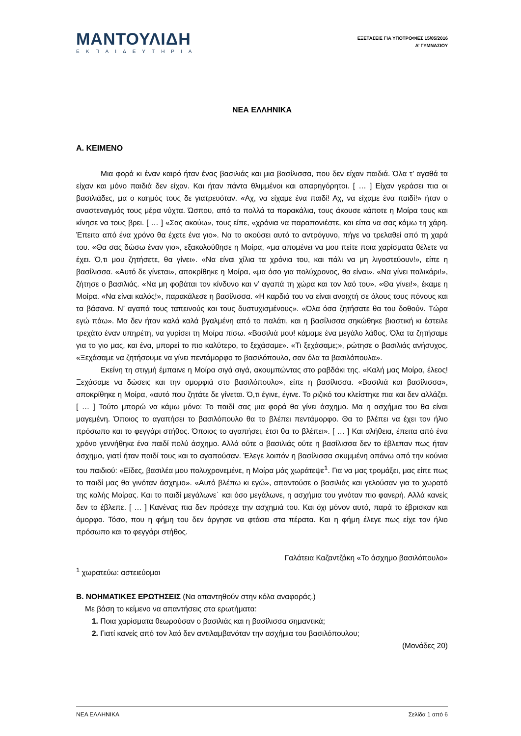ΜΑΝΤΟΥΛΙΔΗ
ΕΚΠΑΙΔΕΥΤΗΡΙΑ
ΕΞΕΤΑΣΕΙΣ ΓΙΑ ΥΠΟΤΡΟΦΙΕΣ 15/05/2016
Α’ ΓΥΜΝΑΣΙΟΥ
ΝΕΑ ΕΛΛΗΝΙΚΑ
Α. ΚΕΙΜΕΝΟ
Μια φορά κι έναν καιρό ήταν ένας βασιλιάς και μια βασίλισσα, που δεν είχαν παιδιά. Όλα τ’ αγαθά τα είχαν και μόνο παιδιά δεν είχαν. Και ήταν πάντα θλιμμένοι και απαρηγόρητοι. [ … ] Είχαν γεράσει πια οι βασιλιάδες, μα ο καημός τους δε γιατρευόταν. «Αχ, να είχαμε ένα παιδί! Αχ, να είχαμε ένα παιδί!» ήταν ο αναστεναγμός τους μέρα νύχτα. Ώσπου, από τα πολλά τα παρακάλια, τους άκουσε κάποτε η Μοίρα τους και κίνησε να τους βρει. [ … ] «Σας ακούω», τους είπε, «χρόνια να παραπονιέστε, και είπα να σας κάμω τη χάρη. Έπειτα από ένα χρόνο θα έχετε ένα γιο». Να το ακούσει αυτό το αντρόγυνο, πήγε να τρελαθεί από τη χαρά του. «Θα σας δώσω έναν γιο», εξακολούθησε η Μοίρα, «μα απομένει να μου πείτε ποια χαρίσματα θέλετε να έχει. Ό,τι μου ζητήσετε, θα γίνει». «Να είναι χίλια τα χρόνια του, και πάλι να μη λιγοστεύουν!», είπε η βασίλισσα. «Αυτό δε γίνεται», αποκρίθηκε η Μοίρα, «μα όσο για πολύχρονος, θα είναι». «Να γίνει παλικάρι!», ζήτησε ο βασιλιάς. «Να μη φοβάται τον κίνδυνο και ν’ αγαπά τη χώρα και τον λαό του». «Θα γίνει!», έκαμε η Μοίρα. «Να είναι καλός!», παρακάλεσε η βασίλισσα. «Η καρδιά του να είναι ανοιχτή σε όλους τους πόνους και τα βάσανα. Ν’ αγαπά τους ταπεινούς και τους δυστυχισμένους». «Όλα όσα ζητήσατε θα του δοθούν. Τώρα εγώ πάω». Μα δεν ήταν καλά καλά βγαλμένη από το παλάτι, και η βασίλισσα σηκώθηκε βιαστική κι έστειλε τρεχάτο έναν υπηρέτη, να γυρίσει τη Μοίρα πίσω. «Βασιλιά μου! κάμαμε ένα μεγάλο λάθος. Όλα τα ζητήσαμε για το γιο μας, και ένα, μπορεί το πιο καλύτερο, το ξεχάσαμε». «Τι ξεχάσαμε;», ρώτησε ο βασιλιάς ανήσυχος. «Ξεχάσαμε να ζητήσουμε να γίνει πεντάμορφο το βασιλόπουλο, σαν όλα τα βασιλόπουλα».
Εκείνη τη στιγμή έμπαινε η Μοίρα σιγά σιγά, ακουμπώντας στο ραβδάκι της. «Καλή μας Μοίρα, έλεος! Ξεχάσαμε να δώσεις και την ομορφιά στο βασιλόπουλο», είπε η βασίλισσα. «Βασιλιά και βασίλισσα», αποκρίθηκε η Μοίρα, «αυτό που ζητάτε δε γίνεται. Ό,τι έγινε, έγινε. Το ριζικό του κλείστηκε πια και δεν αλλάζει. [ … ] Τούτο μπορώ να κάμω μόνο: Το παιδί σας μια φορά θα γίνει άσχημο. Μα η ασχήμια του θα είναι μαγεμένη. Όποιος το αγαπήσει το βασιλόπουλο θα το βλέπει πεντάμορφο. Θα το βλέπει να έχει τον ήλιο πρόσωπο και το φεγγάρι στήθος. Όποιος το αγαπήσει, έτσι θα το βλέπει». [ … ] Και αλήθεια, έπειτα από ένα χρόνο γεννήθηκε ένα παιδί πολύ άσχημο. Αλλά ούτε ο βασιλιάς ούτε η βασίλισσα δεν το έβλεπαν πως ήταν άσχημο, γιατί ήταν παιδί τους και το αγαπούσαν. Έλεγε λοιπόν η βασίλισσα σκυμμένη απάνω από την κούνια του παιδιού: «Είδες, βασιλέα μου πολυχρονεμένε, η Μοίρα μάς χωράτεψε<sup>1</sup>. Για να μας τρομάξει, μας είπε πως το παιδί μας θα γινόταν άσχημο». «Αυτό βλέπω κι εγώ», απαντούσε ο βασιλιάς και γελούσαν για το χωρατό της καλής Μοίρας. Και το παιδί μεγάλωνε˙ και όσο μεγάλωνε, η ασχήμια του γινόταν πιο φανερή. Αλλά κανείς δεν το έβλεπε. [ … ] Κανένας πια δεν πρόσεχε την ασχημιά του. Και όχι μόνον αυτό, παρά το έβρισκαν και όμορφο. Τόσο, που η φήμη του δεν άργησε να φτάσει στα πέρατα. Και η φήμη έλεγε πως είχε τον ήλιο πρόσωπο και το φεγγάρι στήθος.
Γαλάτεια Καζαντζάκη «Το άσχημο βασιλόπουλο»
<sup>1</sup> χωρατεύω: αστειεύομαι
Β. ΝΟΗΜΑΤΙΚΕΣ ΕΡΩΤΗΣΕΙΣ (Να απαντηθούν στην κόλα αναφοράς.)
Με βάση το κείμενο να απαντήσεις στα ερωτήματα:
1. Ποια χαρίσματα θεωρούσαν ο βασιλιάς και η βασίλισσα σημαντικά;
2. Γιατί κανείς από τον λαό δεν αντιλαμβανόταν την ασχήμια του βασιλόπουλου;
(Μονάδες 20)
ΝΕΑ ΕΛΛΗΝΙΚΑ Σελίδα 1 από 6